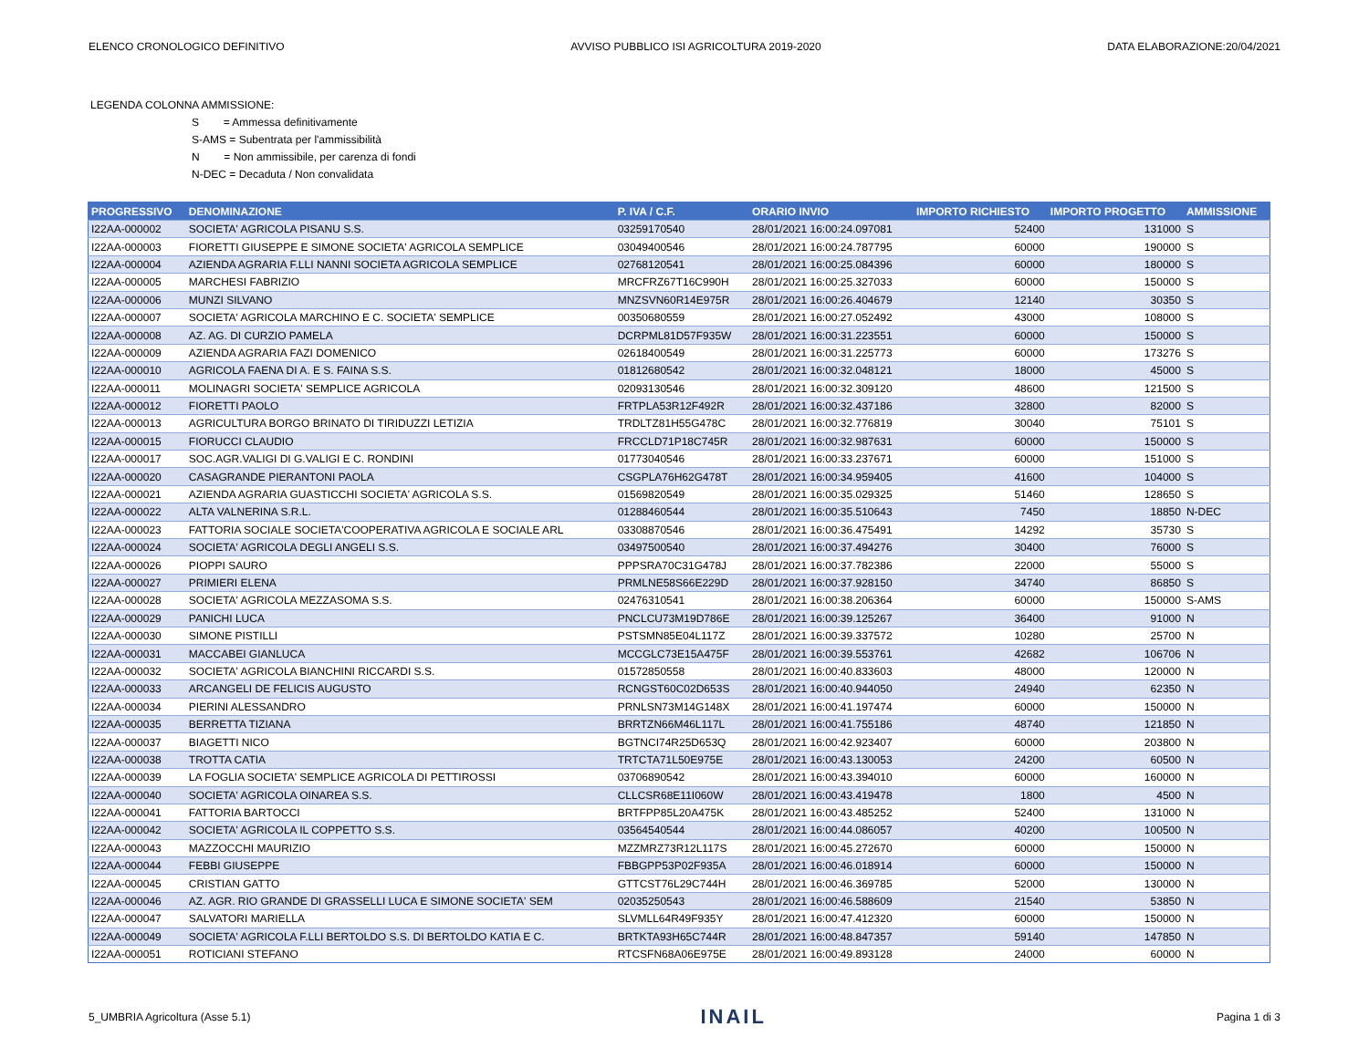ELENCO CRONOLOGICO DEFINITIVO AVVISO PUBBLICO ISI AGRICOLTURA 2019-2020 DATA ELABORAZIONE:20/04/2021
LEGENDA COLONNA AMMISSIONE:
S = Ammessa definitivamente
S-AMS = Subentrata per l'ammissibilità
N = Non ammissibile, per carenza di fondi
N-DEC = Decaduta / Non convalidata
| PROGRESSIVO | DENOMINAZIONE | P. IVA / C.F. | ORARIO INVIO | IMPORTO RICHIESTO | IMPORTO PROGETTO | AMMISSIONE |
| --- | --- | --- | --- | --- | --- | --- |
| I22AA-000002 | SOCIETA' AGRICOLA PISANU S.S. | 03259170540 | 28/01/2021 16:00:24.097081 | 52400 | 131000 | S |
| I22AA-000003 | FIORETTI GIUSEPPE E SIMONE SOCIETA' AGRICOLA SEMPLICE | 03049400546 | 28/01/2021 16:00:24.787795 | 60000 | 190000 | S |
| I22AA-000004 | AZIENDA AGRARIA F.LLI NANNI SOCIETA AGRICOLA SEMPLICE | 02768120541 | 28/01/2021 16:00:25.084396 | 60000 | 180000 | S |
| I22AA-000005 | MARCHESI FABRIZIO | MRCFRZ67T16C990H | 28/01/2021 16:00:25.327033 | 60000 | 150000 | S |
| I22AA-000006 | MUNZI SILVANO | MNZSVN60R14E975R | 28/01/2021 16:00:26.404679 | 12140 | 30350 | S |
| I22AA-000007 | SOCIETA' AGRICOLA MARCHINO E C. SOCIETA' SEMPLICE | 00350680559 | 28/01/2021 16:00:27.052492 | 43000 | 108000 | S |
| I22AA-000008 | AZ. AG. DI CURZIO PAMELA | DCRPML81D57F935W | 28/01/2021 16:00:31.223551 | 60000 | 150000 | S |
| I22AA-000009 | AZIENDA AGRARIA FAZI DOMENICO | 02618400549 | 28/01/2021 16:00:31.225773 | 60000 | 173276 | S |
| I22AA-000010 | AGRICOLA FAENA DI A. E S. FAINA S.S. | 01812680542 | 28/01/2021 16:00:32.048121 | 18000 | 45000 | S |
| I22AA-000011 | MOLINAGRI SOCIETA' SEMPLICE AGRICOLA | 02093130546 | 28/01/2021 16:00:32.309120 | 48600 | 121500 | S |
| I22AA-000012 | FIORETTI PAOLO | FRTPLA53R12F492R | 28/01/2021 16:00:32.437186 | 32800 | 82000 | S |
| I22AA-000013 | AGRICULTURA BORGO BRINATO DI TIRIDUZZI LETIZIA | TRDLTZ81H55G478C | 28/01/2021 16:00:32.776819 | 30040 | 75101 | S |
| I22AA-000015 | FIORUCCI CLAUDIO | FRCCLD71P18C745R | 28/01/2021 16:00:32.987631 | 60000 | 150000 | S |
| I22AA-000017 | SOC.AGR.VALIGI DI G.VALIGI E C. RONDINI | 01773040546 | 28/01/2021 16:00:33.237671 | 60000 | 151000 | S |
| I22AA-000020 | CASAGRANDE PIERANTONI PAOLA | CSGPLA76H62G478T | 28/01/2021 16:00:34.959405 | 41600 | 104000 | S |
| I22AA-000021 | AZIENDA AGRARIA GUASTICCHI SOCIETA' AGRICOLA S.S. | 01569820549 | 28/01/2021 16:00:35.029325 | 51460 | 128650 | S |
| I22AA-000022 | ALTA VALNERINA S.R.L. | 01288460544 | 28/01/2021 16:00:35.510643 | 7450 | 18850 | N-DEC |
| I22AA-000023 | FATTORIA SOCIALE SOCIETA'COOPERATIVA AGRICOLA E SOCIALE ARL | 03308870546 | 28/01/2021 16:00:36.475491 | 14292 | 35730 | S |
| I22AA-000024 | SOCIETA' AGRICOLA DEGLI ANGELI S.S. | 03497500540 | 28/01/2021 16:00:37.494276 | 30400 | 76000 | S |
| I22AA-000026 | PIOPPI SAURO | PPPSRA70C31G478J | 28/01/2021 16:00:37.782386 | 22000 | 55000 | S |
| I22AA-000027 | PRIMIERI ELENA | PRMLNE58S66E229D | 28/01/2021 16:00:37.928150 | 34740 | 86850 | S |
| I22AA-000028 | SOCIETA' AGRICOLA MEZZASOMA S.S. | 02476310541 | 28/01/2021 16:00:38.206364 | 60000 | 150000 | S-AMS |
| I22AA-000029 | PANICHI LUCA | PNCLCU73M19D786E | 28/01/2021 16:00:39.125267 | 36400 | 91000 | N |
| I22AA-000030 | SIMONE PISTILLI | PSTSMN85E04L117Z | 28/01/2021 16:00:39.337572 | 10280 | 25700 | N |
| I22AA-000031 | MACCABEI GIANLUCA | MCCGLC73E15A475F | 28/01/2021 16:00:39.553761 | 42682 | 106706 | N |
| I22AA-000032 | SOCIETA' AGRICOLA BIANCHINI RICCARDI S.S. | 01572850558 | 28/01/2021 16:00:40.833603 | 48000 | 120000 | N |
| I22AA-000033 | ARCANGELI DE FELICIS AUGUSTO | RCNGST60C02D653S | 28/01/2021 16:00:40.944050 | 24940 | 62350 | N |
| I22AA-000034 | PIERINI ALESSANDRO | PRNLSN73M14G148X | 28/01/2021 16:00:41.197474 | 60000 | 150000 | N |
| I22AA-000035 | BERRETTA TIZIANA | BRRTZN66M46L117L | 28/01/2021 16:00:41.755186 | 48740 | 121850 | N |
| I22AA-000037 | BIAGETTI NICO | BGTNCI74R25D653Q | 28/01/2021 16:00:42.923407 | 60000 | 203800 | N |
| I22AA-000038 | TROTTA CATIA | TRTCTA71L50E975E | 28/01/2021 16:00:43.130053 | 24200 | 60500 | N |
| I22AA-000039 | LA FOGLIA SOCIETA' SEMPLICE AGRICOLA DI PETTIROSSI | 03706890542 | 28/01/2021 16:00:43.394010 | 60000 | 160000 | N |
| I22AA-000040 | SOCIETA' AGRICOLA OINAREA S.S. | CLLCSR68E11I060W | 28/01/2021 16:00:43.419478 | 1800 | 4500 | N |
| I22AA-000041 | FATTORIA BARTOCCI | BRTFPP85L20A475K | 28/01/2021 16:00:43.485252 | 52400 | 131000 | N |
| I22AA-000042 | SOCIETA' AGRICOLA IL COPPETTO S.S. | 03564540544 | 28/01/2021 16:00:44.086057 | 40200 | 100500 | N |
| I22AA-000043 | MAZZOCCHI MAURIZIO | MZZMRZ73R12L117S | 28/01/2021 16:00:45.272670 | 60000 | 150000 | N |
| I22AA-000044 | FEBBI GIUSEPPE | FBBGPP53P02F935A | 28/01/2021 16:00:46.018914 | 60000 | 150000 | N |
| I22AA-000045 | CRISTIAN GATTO | GTTCST76L29C744H | 28/01/2021 16:00:46.369785 | 52000 | 130000 | N |
| I22AA-000046 | AZ. AGR. RIO GRANDE DI GRASSELLI LUCA E SIMONE SOCIETA' SEM | 02035250543 | 28/01/2021 16:00:46.588609 | 21540 | 53850 | N |
| I22AA-000047 | SALVATORI MARIELLA | SLVMLL64R49F935Y | 28/01/2021 16:00:47.412320 | 60000 | 150000 | N |
| I22AA-000049 | SOCIETA' AGRICOLA F.LLI BERTOLDO S.S. DI BERTOLDO KATIA E C. | BRTKTA93H65C744R | 28/01/2021 16:00:48.847357 | 59140 | 147850 | N |
| I22AA-000051 | ROTICIANI STEFANO | RTCSFN68A06E975E | 28/01/2021 16:00:49.893128 | 24000 | 60000 | N |
5_UMBRIA Agricoltura (Asse 5.1) INAIL Pagina 1 di 3